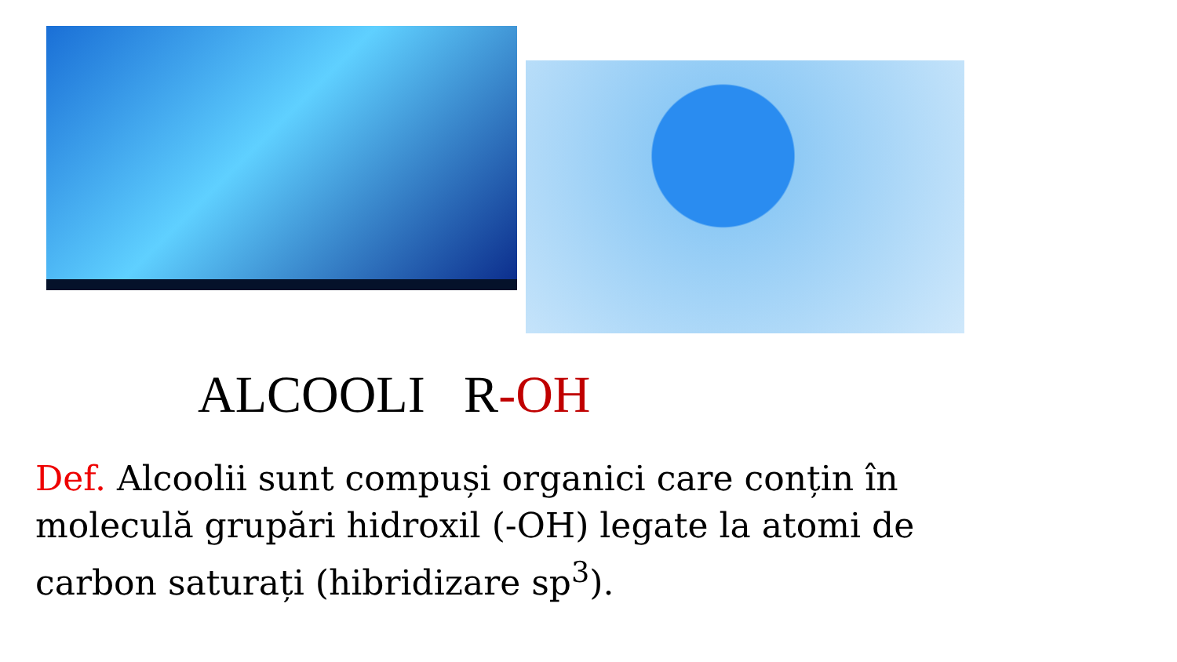ALCOOLI R-OH
Def. Alcoolii sunt compuși organici care conțin în moleculă grupări hidroxil (-OH) legate la atomi de carbon saturați (hibridizare sp<sup>3</sup>).